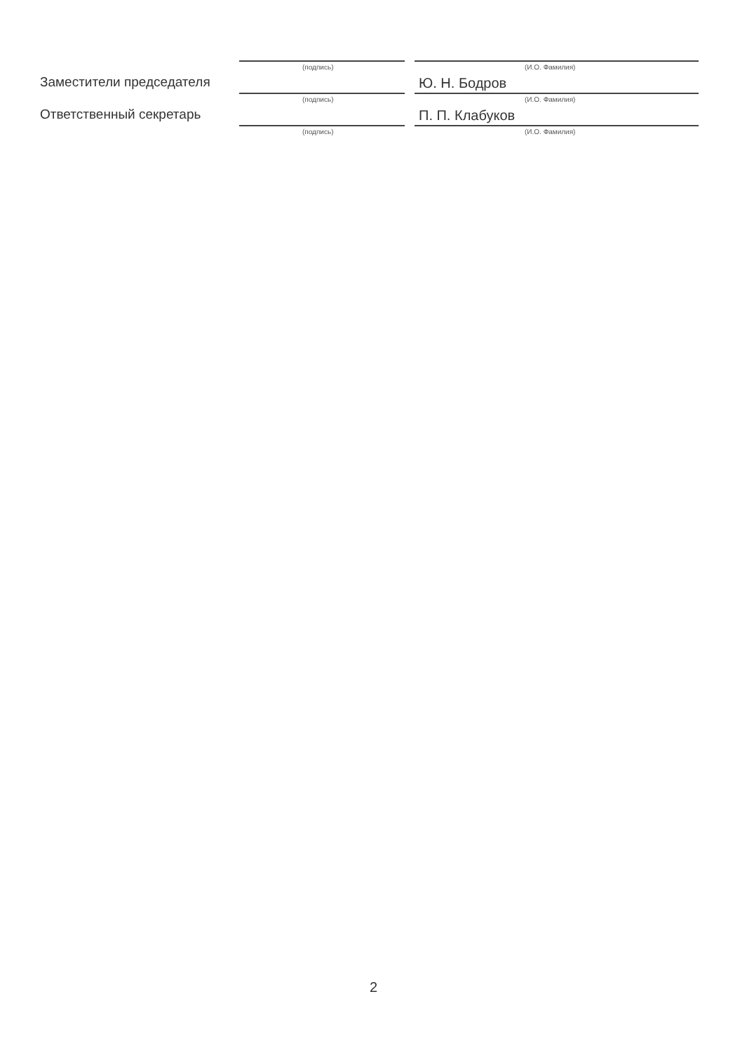Заместители председателя
(подпись)
(И.О. Фамилия)
Ю. Н. Бодров
Ответственный секретарь
(подпись)
(И.О. Фамилия)
П. П. Клабуков
(подпись)
(И.О. Фамилия)
2